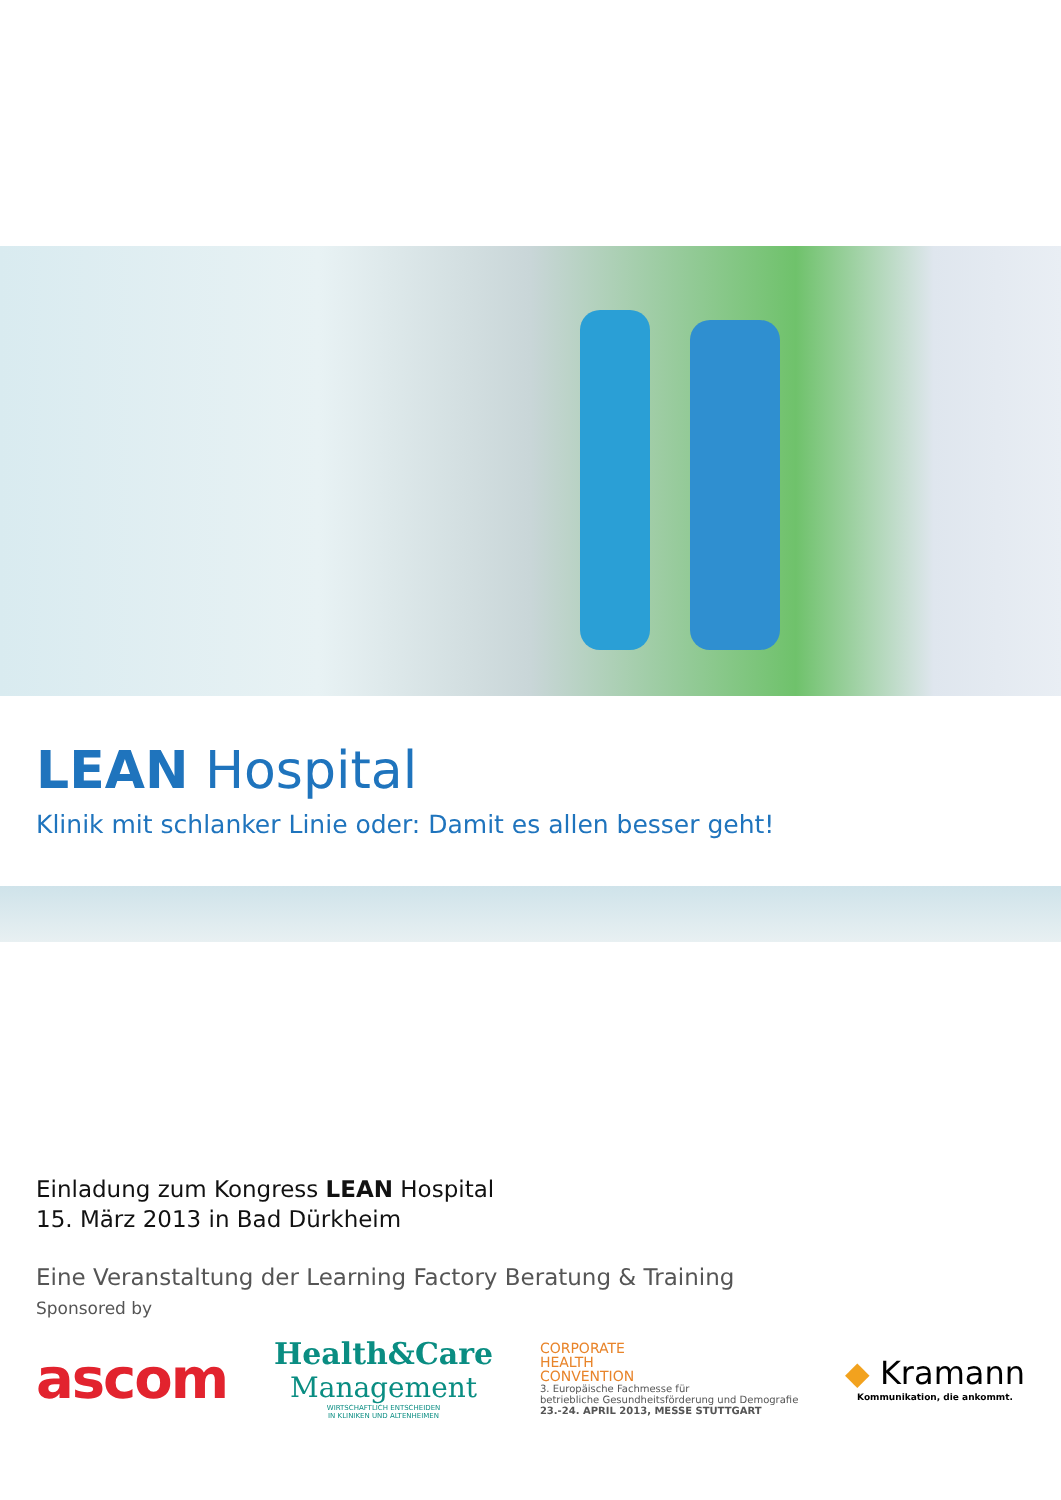LEAN Hospital
Klinik mit schlanker Linie oder: Damit es allen besser geht!
Einladung zum Kongress LEAN Hospital
15. März 2013 in Bad Dürkheim
Eine Veranstaltung der Learning Factory Beratung & Training
Sponsored by
ascom
Health&Care
Management
WIRTSCHAFTLICH ENTSCHEIDEN
IN KLINIKEN UND ALTENHEIMEN
CORPORATE
HEALTH
CONVENTION
3. Europäische Fachmesse für
betriebliche Gesundheitsförderung und Demografie
23.-24. APRIL 2013, MESSE STUTTGART
◆ Kramann
Kommunikation, die ankommt.